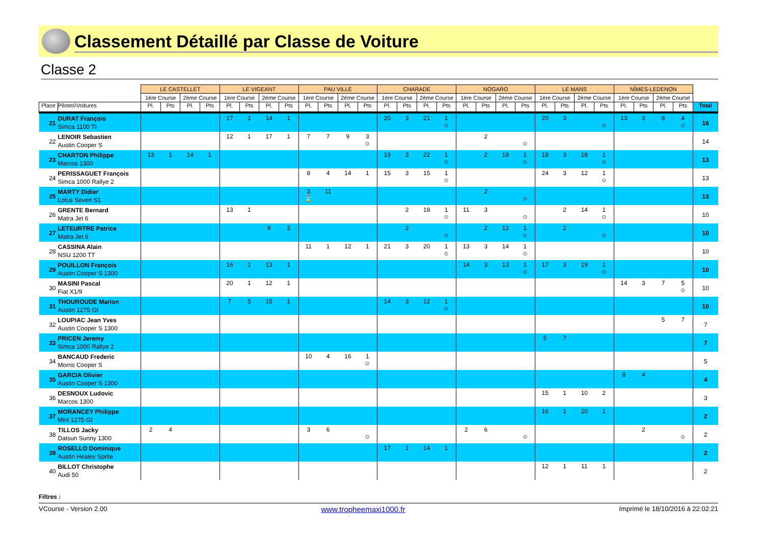Classement Détaillé par Classe de Voiture
Classe 2
| | | LE CASTELLET | | | | LE VIGEANT | | | | PAU VILLE | | | | CHARADE | | | | NOGARO | | | | LE MANS | | | | NÎMES-LEDENON | | | | |
| --- | --- | --- | --- | --- | --- | --- | --- | --- | --- | --- | --- | --- | --- | --- | --- | --- | --- | --- | --- | --- | --- | --- | --- | --- | --- | --- | --- | --- | --- | --- |
| | | 1ère Course | | 2ème Course | | 1ère Course | | 2ème Course | | 1ère Course | | 2ème Course | | 1ère Course | | 2ème Course | | 1ère Course | | 2ème Course | | 1ère Course | | 2ème Course | | 1ère Course | | 2ème Course | | |
| Place | Pilotes\Voitures | Pl. | Pts | Pl. | Pts | Pl. | Pts | Pl. | Pts | Pl. | Pts | Pl. | Pts | Pl. | Pts | Pl. | Pts | Pl. | Pts | Pl. | Pts | Pl. | Pts | Pl. | Pts | Pl. | Pts | Pl. | Pts | Total |
| 21 | DURAT François Simca 1100 TI | | | | | 17 | 1 | 14 | 1 | | | | | 20 | 3 | 21 | 1 ☺ | | | | | 20 | 3 | | ☺ | 13 | 3 | 8 | 4 ☺ | 16 |
| 22 | LENOIR Sebastien Austin Cooper S | | | | | 12 | 1 | 17 | 1 | 7 | 7 | 9 | 3 ☺ | | | | | | 2 | | ☺ | | | | | | | | | 14 |
| 23 | CHARTON Philippe Marcos 1300 | 13 | 1 | 14 | 1 | | | | | | | | | 19 | 3 | 22 | 1 ☺ | | 2 | 18 | 1 ☺ | 18 | 3 | 18 | 1 ☺ | | | | | 13 |
| 24 | PERISSAGUET François Simca 1000 Rallye 2 | | | | | | | | | 8 | 4 | 14 | 1 | 15 | 3 | 15 | 1 ☺ | | | | | 24 | 3 | 12 | 1 ☺ | | | | | 13 |
| 25 | MARTY Didier Lotus Seven S1 | | | | | | | | | 3 ⌛ | 11 | | | | | | | | 2 | | ☺ | | | | | | | | | 13 |
| 26 | GRENTE Bernard Matra Jet 6 | | | | | 13 | 1 | | | | | | | | 2 | 18 | 1 ☺ | 11 | 3 | | ☺ | | 2 | 14 | 1 ☺ | | | | | 10 |
| 27 | LETEURTRE Patrice Matra Jet 6 | | | | | | | 9 | 3 | | | | | | 2 | | ☺ | | 2 | 12 | 1 ☺ | | 2 | | ☺ | | | | | 10 |
| 28 | CASSINA Alain NSU 1200 TT | | | | | | | | | 11 | 1 | 12 | 1 | 21 | 3 | 20 | 1 ☺ | 13 | 3 | 14 | 1 ☺ | | | | | | | | | 10 |
| 29 | POUILLON François Austin Cooper S 1300 | | | | | 16 | 1 | 13 | 1 | | | | | | | | | 14 | 3 | 13 | 1 ☺ | 17 | 3 | 19 | 1 ☺ | | | | | 10 |
| 30 | MASINI Pascal Fiat X1/9 | | | | | 20 | 1 | 12 | 1 | | | | | | | | | | | | | | | | | 14 | 3 | 7 | 5 ☺ | 10 |
| 31 | THOUROUDE Marion Austin 1275 Gt | | | | | 7 | 5 | 15 | 1 | | | | | 14 | 3 | 12 | 1 ☺ | | | | | | | | | | | | | 10 |
| 32 | LOUPIAC Jean Yves Austin Cooper S 1300 | | | | | | | | | | | | | | | | | | | | | | | | | | | 5 | 7 | 7 |
| 33 | PRICEN Jeremy Simca 1000 Rallye 2 | | | | | | | | | | | | | | | | | | | | | 5 | 7 | | | | | | | 7 |
| 34 | BANCAUD Frederic Morris Cooper S | | | | | | | | | 10 | 4 | 16 | 1 ☺ | | | | | | | | | | | | | | | | | 5 |
| 35 | GARCIA Olivier Austin Cooper S 1300 | | | | | | | | | | | | | | | | | | | | | | | | | 8 | 4 | | | 4 |
| 36 | DESNOUX Ludovic Marcos 1300 | | | | | | | | | | | | | | | | | | | | | 15 | 1 | 10 | 2 | | | | | 3 |
| 37 | MORANCEY Philippe Mini 1275 Gt | | | | | | | | | | | | | | | | | | | | | 16 | 1 | 20 | 1 | | | | | 2 |
| 38 | TILLOS Jacky Datsun Sunny 1300 | 2 | 4 | | | | | | | 3 | 6 | | ☺ | | | | | 2 | 6 | | ☺ | | | | | | 2 | | ☺ | 2 |
| 39 | ROSELLO Dominique Austin Healey Sprite | | | | | | | | | | | | | 17 | 1 | 14 | 1 | | | | | | | | | | | | | 2 |
| 40 | BILLOT Christophe Audi 50 | | | | | | | | | | | | | | | | | | | | | 12 | 1 | 11 | 1 | | | | | 2 |
Filtres :
VCourse - Version 2.00 www.tropheemaxi1000.fr Imprimé le 18/10/2016 à 22:02:21